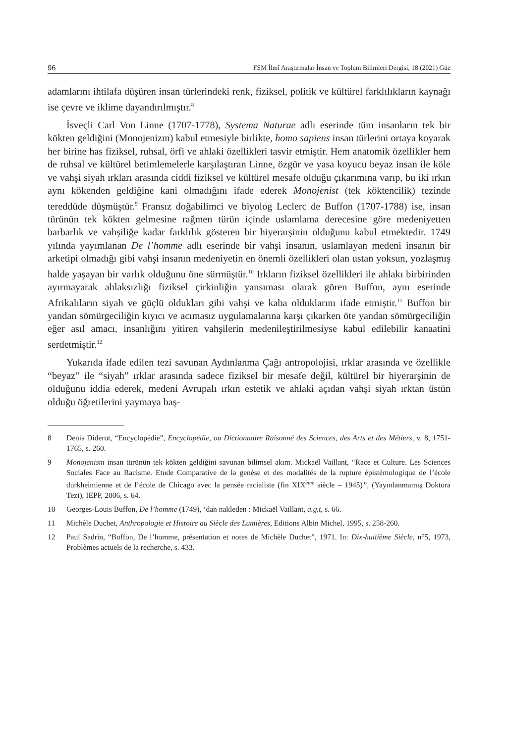96 FSM İlmî Araştırmalar İnsan ve Toplum Bilimleri Dergisi, 18 (2021) Güz
adamlarını ihtilafa düşüren insan türlerindeki renk, fiziksel, politik ve kültürel farklılıkların kaynağı ise çevre ve iklime dayandırılmıştır.<sup>8</sup>
İsveçli Carl Von Linne (1707-1778), Systema Naturae adlı eserinde tüm insanların tek bir kökten geldiğini (Monojenizm) kabul etmesiyle birlikte, homo sapiens insan türlerini ortaya koyarak her birine has fiziksel, ruhsal, örfi ve ahlaki özellikleri tasvir etmiştir. Hem anatomik özellikler hem de ruhsal ve kültürel betimlemelerle karşılaştıran Linne, özgür ve yasa koyucu beyaz insan ile köle ve vahşi siyah ırkları arasında ciddi fiziksel ve kültürel mesafe olduğu çıkarımına varıp, bu iki ırkın aynı kökenden geldiğine kani olmadığını ifade ederek Monojenist (tek köktencilik) tezinde tereddüde düşmüştür.<sup>9</sup> Fransız doğabilimci ve biyolog Leclerc de Buffon (1707-1788) ise, insan türünün tek kökten gelmesine rağmen türün içinde uslamlama derecesine göre medeniyetten barbarlık ve vahşiliğe kadar farklılık gösteren bir hiyerarşinin olduğunu kabul etmektedir. 1749 yılında yayımlanan De l’homme adlı eserinde bir vahşi insanın, uslamlayan medeni insanın bir arketipi olmadığı gibi vahşi insanın medeniyetin en önemli özellikleri olan ustan yoksun, yozlaşmış halde yaşayan bir varlık olduğunu öne sürmüştür.<sup>10</sup> Irkların fiziksel özellikleri ile ahlakı birbirinden ayırmayarak ahlaksızlığı fiziksel çirkinliğin yansıması olarak gören Buffon, aynı eserinde Afrikalıların siyah ve güçlü oldukları gibi vahşi ve kaba olduklarını ifade etmiştir.<sup>11</sup> Buffon bir yandan sömürgeciliğin kıyıcı ve acımasız uygulamalarına karşı çıkarken öte yandan sömürgeciliğin eğer asıl amacı, insanlığını yitiren vahşilerin medenileştirilmesiyse kabul edilebilir kanaatini serdetmiştir.<sup>12</sup>
Yukarıda ifade edilen tezi savunan Aydınlanma Çağı antropolojisi, ırklar arasında ve özellikle “beyaz” ile “siyah” ırklar arasında sadece fiziksel bir mesafe değil, kültürel bir hiyerarşinin de olduğunu iddia ederek, medeni Avrupalı ırkın estetik ve ahlaki açıdan vahşi siyah ırktan üstün olduğu öğretilerini yaymaya baş-
8 Denis Diderot, “Encyclopédie”, Encyclopédie, ou Dictionnaire Raisonné des Sciences, des Arts et des Métiers, v. 8, 1751-1765, s. 260.
9 Monojenism insan türünün tek kökten geldiğini savunan bilimsel akım. Mickaël Vaillant, “Race et Culture. Les Sciences Sociales Face au Racisme. Etude Comparative de la genèse et des modalités de la rupture épistémologique de l’école durkheimienne et de l’école de Chicago avec la pensée racialiste (fin XIX<sup>ème</sup> siècle – 1945)”, (Yayınlanmamış Doktora Tezi), IEPP, 2006, s. 64.
10 Georges-Louis Buffon, De l’homme (1749), ‘dan nakleden : Mickaël Vaillant, a.g.t, s. 66.
11 Michèle Duchet, Anthropologie et Histoire au Siècle des Lumières, Editions Albin Michel, 1995, s. 258-260.
12 Paul Sadrin, “Buffon, De l’homme, présentation et notes de Michèle Duchet”, 1971. In: Dix-huitième Siècle, n°5, 1973, Problèmes actuels de la recherche, s. 433.